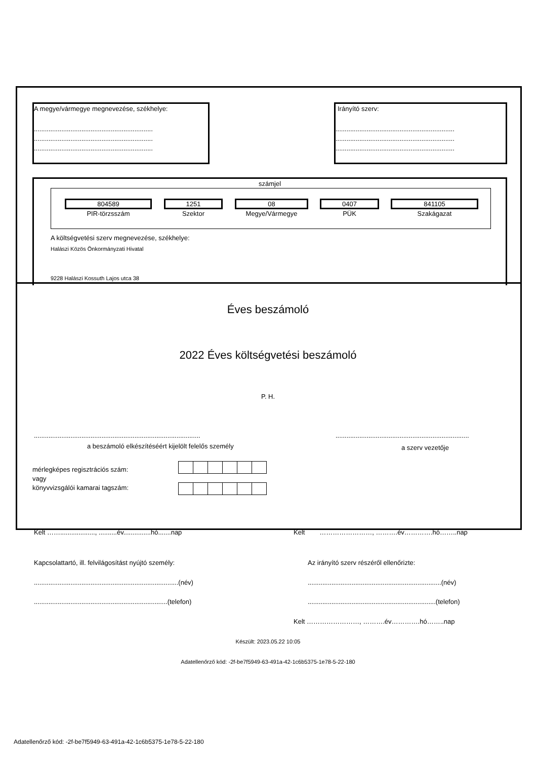A megye/vármegye megnevezése, székhelye:
.................................................................
.................................................................
.................................................................
Irányító szerv:
.................................................................
.................................................................
.................................................................
számjel
804589 1251 08 0407 841105
PIR-törzsszám Szektor Megye/Vármegye PÜK Szakágazat
A költségvetési szerv megnevezése, székhelye:
Halászi Közös Önkormányzati Hivatal
9228 Halászi Kossuth Lajos utca 38
Éves beszámoló
2022 Éves költségvetési beszámoló
P. H.
...........................................................................................
a beszámoló elkészítéséért kijelölt felelős személy
.........................................................................
a szerv vezetője
mérlegképes regisztrációs szám:
vagy
könyvvizsgálói kamarai tagszám:
Kelt ……..................., ..........év...............hó.......nap Kelt ……………………, ……….év………….hó……..nap
Kapcsolattartó, ill. felvilágosítást nyújtó személy: Az irányító szerv részéről ellenőrizte:
...............................................................................(név) .........................................................................(név)
.........................................................................(telefon) ......................................................................(telefon)
Kelt ……………………, ……….év………….hó……..nap
Készült: 2023.05.22 10:05
Adatellenőrző kód: -2f-be7f5949-63-491a-42-1c6b5375-1e78-5-22-180
Adatellenőrző kód: -2f-be7f5949-63-491a-42-1c6b5375-1e78-5-22-180